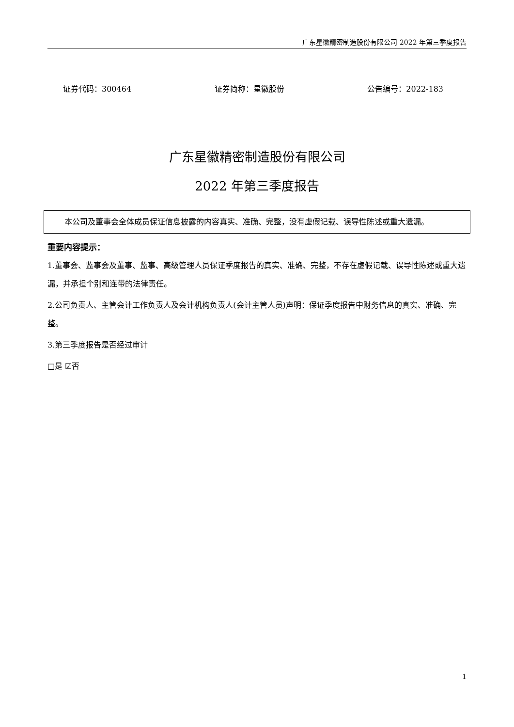广东星徽精密制造股份有限公司 2022 年第三季度报告
证券代码：300464 证券简称：星徽股份 公告编号：2022-183
广东星徽精密制造股份有限公司
2022 年第三季度报告
　　本公司及董事会全体成员保证信息披露的内容真实、准确、完整，没有虚假记载、误导性陈述或重大遗漏。
重要内容提示：
1.董事会、监事会及董事、监事、高级管理人员保证季度报告的真实、准确、完整，不存在虚假记载、误导性陈述或重大遗漏，并承担个别和连带的法律责任。
2.公司负责人、主管会计工作负责人及会计机构负责人(会计主管人员)声明：保证季度报告中财务信息的真实、准确、完整。
3.第三季度报告是否经过审计
□是 ☑否
1